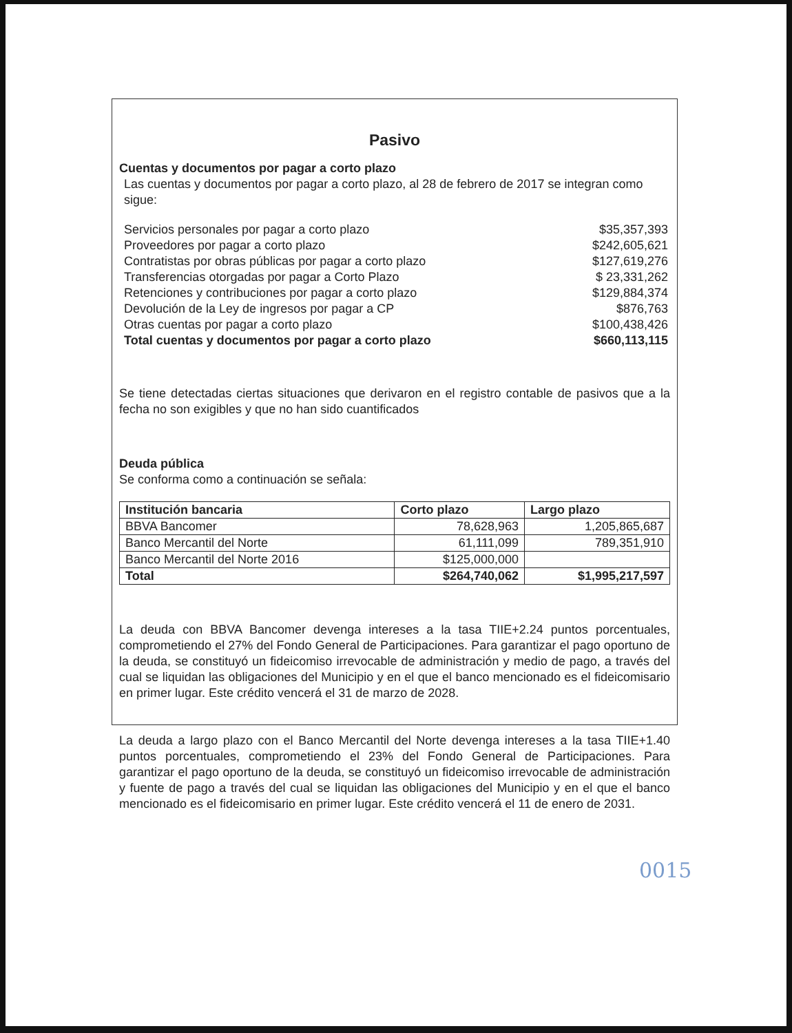Pasivo
Cuentas y documentos por pagar a corto plazo
Las cuentas y documentos por pagar a corto plazo, al 28 de febrero de 2017 se integran como sigue:
Servicios personales por pagar a corto plazo $35,357,393
Proveedores por pagar a corto plazo $242,605,621
Contratistas por obras públicas por pagar a corto plazo $127,619,276
Transferencias otorgadas por pagar a Corto Plazo $ 23,331,262
Retenciones y contribuciones por pagar a corto plazo $129,884,374
Devolución de la Ley de ingresos por pagar a CP $876,763
Otras cuentas por pagar a corto plazo $100,438,426
Total cuentas y documentos por pagar a corto plazo $660,113,115
Se tiene detectadas ciertas situaciones que derivaron en el registro contable de pasivos que a la fecha no son exigibles y que no han sido cuantificados
Deuda pública
Se conforma como a continuación se señala:
| Institución bancaria | Corto plazo | Largo plazo |
| --- | --- | --- |
| BBVA Bancomer | 78,628,963 | 1,205,865,687 |
| Banco Mercantil del Norte | 61,111,099 | 789,351,910 |
| Banco Mercantil del Norte 2016 | $125,000,000 | |
| Total | $264,740,062 | $1,995,217,597 |
La deuda con BBVA Bancomer devenga intereses a la tasa TIIE+2.24 puntos porcentuales, comprometiendo el 27% del Fondo General de Participaciones. Para garantizar el pago oportuno de la deuda, se constituyó un fideicomiso irrevocable de administración y medio de pago, a través del cual se liquidan las obligaciones del Municipio y en el que el banco mencionado es el fideicomisario en primer lugar. Este crédito vencerá el 31 de marzo de 2028.
La deuda a largo plazo con el Banco Mercantil del Norte devenga intereses a la tasa TIIE+1.40 puntos porcentuales, comprometiendo el 23% del Fondo General de Participaciones. Para garantizar el pago oportuno de la deuda, se constituyó un fideicomiso irrevocable de administración y fuente de pago a través del cual se liquidan las obligaciones del Municipio y en el que el banco mencionado es el fideicomisario en primer lugar. Este crédito vencerá el 11 de enero de 2031.
0015